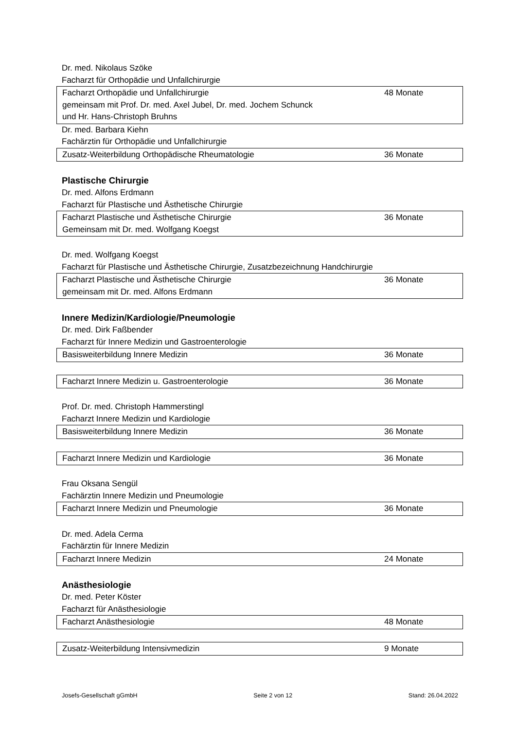Dr. med. Nikolaus Szöke
Facharzt für Orthopädie und Unfallchirurgie
| Facharzt Orthopädie und Unfallchirurgie gemeinsam mit Prof. Dr. med. Axel Jubel, Dr. med. Jochem Schunck und Hr. Hans-Christoph Bruhns | 48 Monate |
Dr. med. Barbara Kiehn
Fachärztin für Orthopädie und Unfallchirurgie
| Zusatz-Weiterbildung Orthopädische Rheumatologie | 36 Monate |
Plastische Chirurgie
Dr. med. Alfons Erdmann
Facharzt für Plastische und Ästhetische Chirurgie
| Facharzt Plastische und Ästhetische Chirurgie Gemeinsam mit Dr. med. Wolfgang Koegst | 36 Monate |
Dr. med. Wolfgang Koegst
Facharzt für Plastische und Ästhetische Chirurgie, Zusatzbezeichnung Handchirurgie
| Facharzt Plastische und Ästhetische Chirurgie gemeinsam mit Dr. med. Alfons Erdmann | 36 Monate |
Innere Medizin/Kardiologie/Pneumologie
Dr. med. Dirk Faßbender
Facharzt für Innere Medizin und Gastroenterologie
| Basisweiterbildung Innere Medizin | 36 Monate |
| Facharzt Innere Medizin u. Gastroenterologie | 36 Monate |
Prof. Dr. med. Christoph Hammerstingl
Facharzt Innere Medizin und Kardiologie
| Basisweiterbildung Innere Medizin | 36 Monate |
| Facharzt Innere Medizin und Kardiologie | 36 Monate |
Frau Oksana Sengül
Fachärztin Innere Medizin und Pneumologie
| Facharzt Innere Medizin und Pneumologie | 36 Monate |
Dr. med. Adela Cerma
Fachärztin für Innere Medizin
| Facharzt Innere Medizin | 24 Monate |
Anästhesiologie
Dr. med. Peter Köster
Facharzt für Anästhesiologie
| Facharzt Anästhesiologie | 48 Monate |
| Zusatz-Weiterbildung Intensivmedizin | 9 Monate |
Josefs-Gesellschaft gGmbH Seite 2 von 12 Stand: 26.04.2022